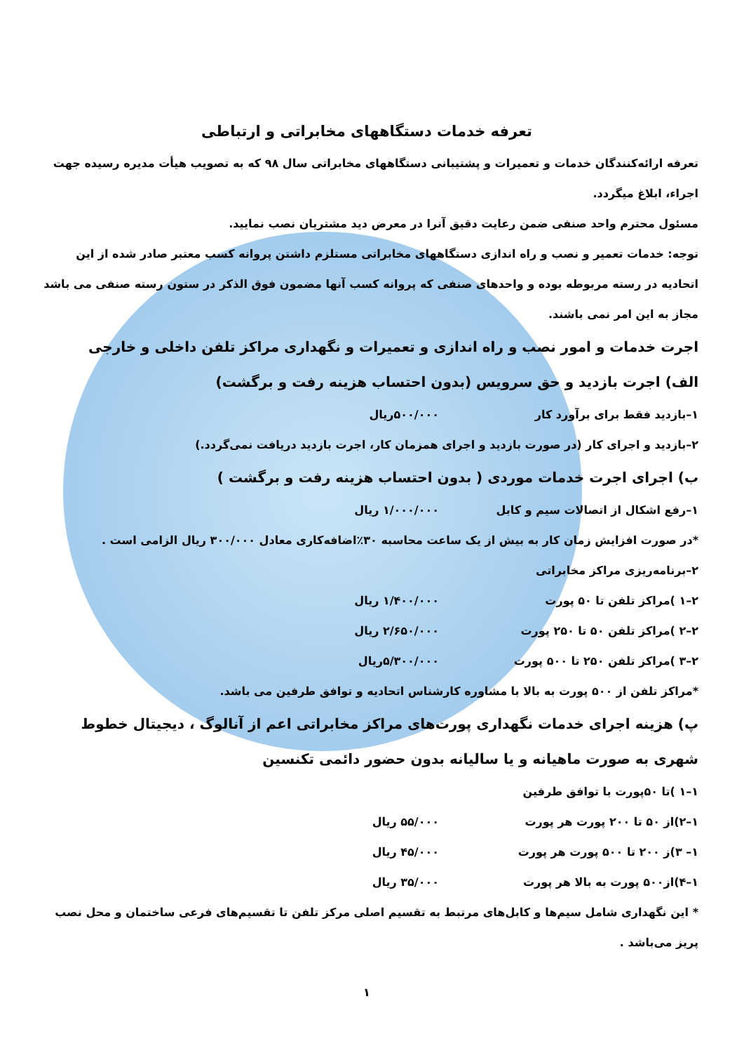تعرفه خدمات دستگاههای مخابراتی و ارتباطی
تعرفه ارائه‌کنندگان خدمات و تعمیرات و پشتیبانی دستگاههای مخابراتی سال ۹۸ که به تصویب هیأت مدیره رسیده جهت اجراء، ابلاغ میگردد.
مسئول محترم واحد صنفی ضمن رعایت دقیق آنرا در معرض دید مشتریان نصب نمایید.
توجه: خدمات تعمیر و نصب و راه اندازی دستگاههای مخابراتی مستلزم داشتن پروانه کسب معتبر صادر شده از این اتحادیه در رسته مربوطه بوده و واحدهای صنفی که پروانه کسب آنها مضمون فوق الذکر در ستون رسته صنفی می باشد مجاز به این امر نمی باشند.
اجرت خدمات و امور نصب و راه اندازی و تعمیرات و نگهداری مراکز تلفن داخلی و خارجی
الف) اجرت بازدید و حق سرویس (بدون احتساب هزینه رفت و برگشت)
۱–بازدید فقط برای برآورد کار ۵۰۰/۰۰۰ریال
۲–بازدید و اجرای کار (در صورت بازدید و اجرای همزمان کار، اجرت بازدید دریافت نمی‌گردد.)
ب) اجرای اجرت خدمات موردی ( بدون احتساب هزینه رفت و برگشت )
۱–رفع اشکال از اتصالات سیم و کابل ۱/۰۰۰/۰۰۰ ریال
*در صورت افزایش زمان کار به بیش از یک ساعت محاسبه ۳۰٪اضافه‌کاری معادل ۳۰۰/۰۰۰ ریال الزامی است .
۲–برنامه‌ریزی مراکز مخابراتی
۲–۱ )مراکز تلفن تا ۵۰ پورت ۱/۴۰۰/۰۰۰ ریال
۲–۲ )مراکز تلفن ۵۰ تا ۲۵۰ پورت ۲/۶۵۰/۰۰۰ ریال
۲–۳ )مراکز تلفن ۲۵۰ تا ۵۰۰ پورت ۵/۳۰۰/۰۰۰ریال
*مراکز تلفن از ۵۰۰ پورت به بالا با مشاوره کارشناس اتحادیه و توافق طرفین می باشد.
پ) هزینه اجرای خدمات نگهداری پورت‌های مراکز مخابراتی اعم از آنالوگ ، دیجیتال خطوط شهری به صورت ماهیانه و یا سالیانه بدون حضور دائمی تکنسین
۱–۱ )تا ۵۰پورت با توافق طرفین
۱–۲)از ۵۰ تا ۲۰۰ پورت هر پورت ۵۵/۰۰۰ ریال
۱– ۳)ز ۲۰۰ تا ۵۰۰ پورت هر پورت ۴۵/۰۰۰ ریال
۱–۴)از۵۰۰ پورت به بالا هر پورت ۳۵/۰۰۰ ریال
* این نگهداری شامل سیم‌ها و کابل‌های مرتبط به تقسیم اصلی مرکز تلفن تا تقسیم‌های فرعی ساختمان و محل نصب پریز می‌باشد .
۱